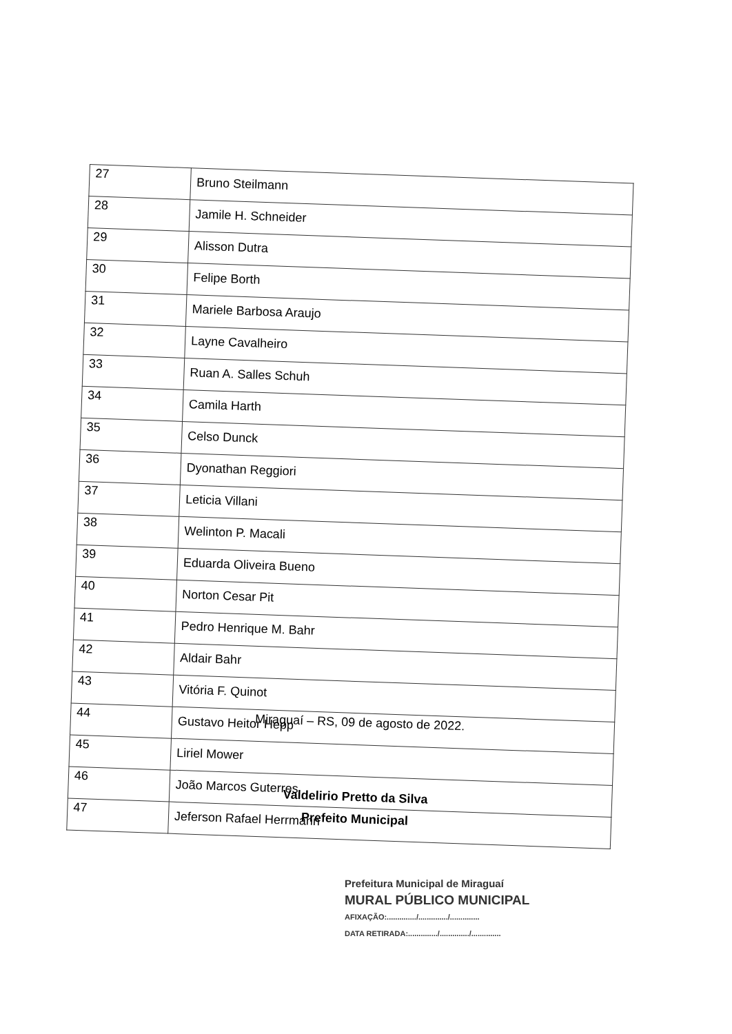| 27 | Bruno Steilmann |
| 28 | Jamile H. Schneider |
| 29 | Alisson Dutra |
| 30 | Felipe Borth |
| 31 | Mariele Barbosa Araujo |
| 32 | Layne Cavalheiro |
| 33 | Ruan A. Salles Schuh |
| 34 | Camila Harth |
| 35 | Celso Dunck |
| 36 | Dyonathan Reggiori |
| 37 | Leticia Villani |
| 38 | Welinton P. Macali |
| 39 | Eduarda Oliveira Bueno |
| 40 | Norton Cesar Pit |
| 41 | Pedro Henrique M. Bahr |
| 42 | Aldair Bahr |
| 43 | Vitória F. Quinot |
| 44 | Gustavo Heitor Hepp |
| 45 | Liriel Mower |
| 46 | João Marcos Guterres |
| 47 | Jeferson Rafael Herrmann |
Miraguaí – RS, 09 de agosto de 2022.
Valdelirio Pretto da Silva
Prefeito Municipal
Prefeitura Municipal de Miraguaí
MURAL PÚBLICO MUNICIPAL
AFIXAÇÃO:............../............../..............
DATA RETIRADA:............../............../..............